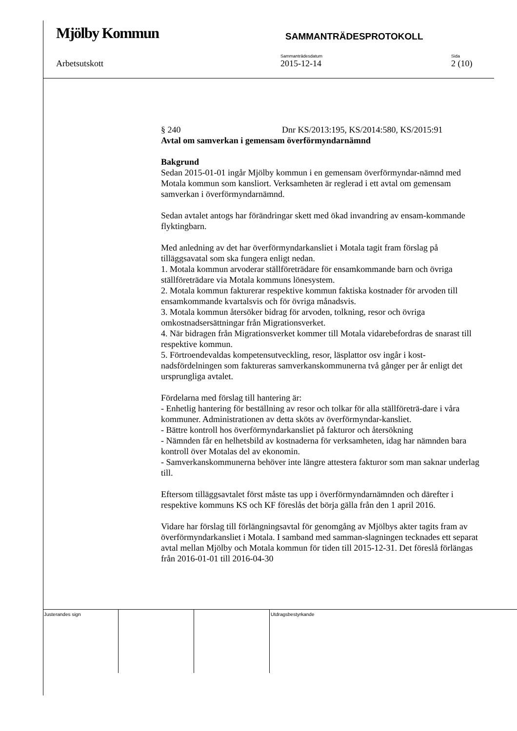Mjölby Kommun
SAMMANTRÄDESPROTOKOLL
Arbetsutskott
Sammanträdesdatum
2015-12-14
Sida
2 (10)
§ 240 Dnr KS/2013:195, KS/2014:580, KS/2015:91
Avtal om samverkan i gemensam överförmyndarnämnd
Bakgrund
Sedan 2015-01-01 ingår Mjölby kommun i en gemensam överförmyndar-nämnd med Motala kommun som kansliort. Verksamheten är reglerad i ett avtal om gemensam samverkan i överförmyndarnämnd.
Sedan avtalet antogs har förändringar skett med ökad invandring av ensam-kommande flyktingbarn.
Med anledning av det har överförmyndarkansliet i Motala tagit fram förslag på tilläggsavatal som ska fungera enligt nedan.
1. Motala kommun arvoderar ställföreträdare för ensamkommande barn och övriga ställföreträdare via Motala kommuns lönesystem.
2. Motala kommun fakturerar respektive kommun faktiska kostnader för arvoden till ensamkommande kvartalsvis och för övriga månadsvis.
3. Motala kommun återsöker bidrag för arvoden, tolkning, resor och övriga omkostnadsersättningar från Migrationsverket.
4. När bidragen från Migrationsverket kommer till Motala vidarebefordras de snarast till respektive kommun.
5. Förtroendevaldas kompetensutveckling, resor, läsplattor osv ingår i kost-nadsfördelningen som faktureras samverkanskommunerna två gånger per år enligt det ursprungliga avtalet.
Fördelarna med förslag till hantering är:
- Enhetlig hantering för beställning av resor och tolkar för alla ställföreträ-dare i våra kommuner. Administrationen av detta sköts av överförmyndar-kansliet.
- Bättre kontroll hos överförmyndarkansliet på fakturor och återsökning
- Nämnden får en helhetsbild av kostnaderna för verksamheten, idag har nämnden bara kontroll över Motalas del av ekonomin.
- Samverkanskommunerna behöver inte längre attestera fakturor som man saknar underlag till.
Eftersom tilläggsavtalet först måste tas upp i överförmyndarnämnden och därefter i respektive kommuns KS och KF föreslås det börja gälla från den 1 april 2016.
Vidare har förslag till förlängningsavtal för genomgång av Mjölbys akter tagits fram av överförmyndarkansliet i Motala. I samband med samman-slagningen tecknades ett separat avtal mellan Mjölby och Motala kommun för tiden till 2015-12-31. Det föreslå förlängas från 2016-01-01 till 2016-04-30
Justerandes sign Utdragsbestyrkande